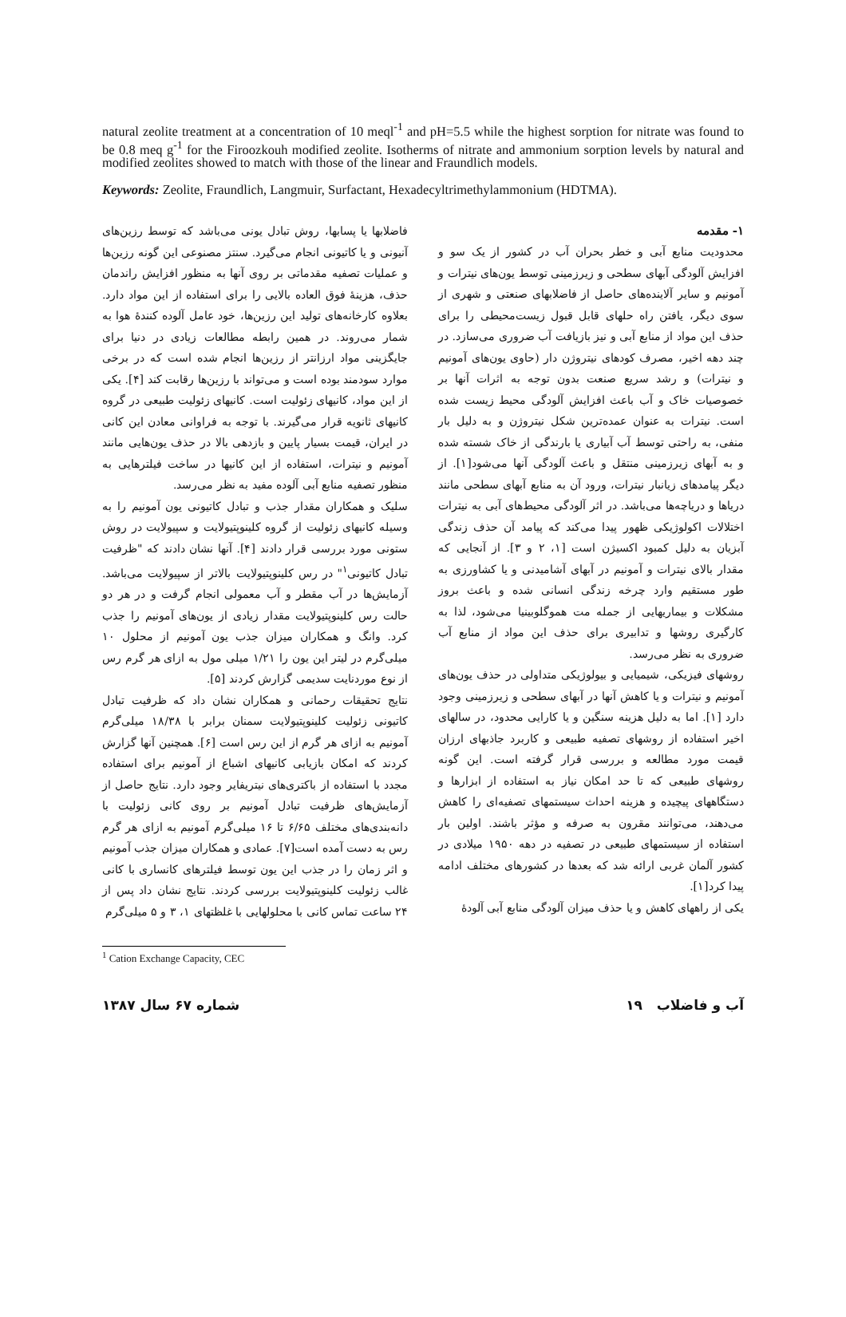natural zeolite treatment at a concentration of 10 meql<sup>-1</sup> and pH=5.5 while the highest sorption for nitrate was found to be 0.8 meq g<sup>-1</sup> for the Firoozkouh modified zeolite. Isotherms of nitrate and ammonium sorption levels by natural and modified zeolites showed to match with those of the linear and Fraundlich models.
Keywords: Zeolite, Fraundlich, Langmuir, Surfactant, Hexadecyltrimethylammonium (HDTMA).
۱- مقدمه
محدودیت منابع آبی و خطر بحران آب در کشور از یک سو و افزایش آلودگی آبهای سطحی و زیرزمینی توسط یون‌های نیترات و آمونیم و سایر آلاینده‌های حاصل از فاضلابهای صنعتی و شهری از سوی دیگر، یافتن راه حلهای قابل قبول زیست‌محیطی را برای حذف این مواد از منابع آبی و نیز بازیافت آب ضروری می‌سازد. در چند دهه اخیر، مصرف کودهای نیتروژن دار (حاوی یون‌های آمونیم و نیترات) و رشد سریع صنعت بدون توجه به اثرات آنها بر خصوصیات خاک و آب باعث افزایش آلودگی محیط زیست شده است. نیترات به عنوان عمده‌ترین شکل نیتروژن و به دلیل بار منفی، به راحتی توسط آب آبیاری یا بارندگی از خاک شسته شده و به آبهای زیرزمینی منتقل و باعث آلودگی آنها می‌شود[۱]. از دیگر پیامدهای زیانبار نیترات، ورود آن به منابع آبهای سطحی مانند دریاها و دریاچه‌ها می‌باشد. در اثر آلودگی محیط‌های آبی به نیترات اختلالات اکولوژیکی ظهور پیدا می‌کند که پیامد آن حذف زندگی آبزیان به دلیل کمبود اکسیژن است [۱، ۲ و ۳]. از آنجایی که مقدار بالای نیترات و آمونیم در آبهای آشامیدنی و یا کشاورزی به طور مستقیم وارد چرخه زندگی انسانی شده و باعث بروز مشکلات و بیماریهایی از جمله مت هموگلوبینیا می‌شود، لذا به کارگیری روشها و تدابیری برای حذف این مواد از منابع آب ضروری به نظر می‌رسد.
روشهای فیزیکی، شیمیایی و بیولوژیکی متداولی در حذف یون‌های آمونیم و نیترات و یا کاهش آنها در آبهای سطحی و زیرزمینی وجود دارد [۱]. اما به دلیل هزینه سنگین و یا کارایی محدود، در سالهای اخیر استفاده از روشهای تصفیه طبیعی و کاربرد جاذبهای ارزان قیمت مورد مطالعه و بررسی قرار گرفته است. این گونه روشهای طبیعی که تا حد امکان نیاز به استفاده از ابزارها و دستگاههای پیچیده و هزینه احداث سیستمهای تصفیه‌ای را کاهش می‌دهند، می‌توانند مقرون به صرفه و مؤثر باشند. اولین بار استفاده از سیستمهای طبیعی در تصفیه در دهه ۱۹۵۰ میلادی در کشور آلمان غربی ارائه شد که بعدها در کشورهای مختلف ادامه پیدا کرد[۱].
یکی از راههای کاهش و یا حذف میزان آلودگی منابع آبی آلودهٔ
فاضلابها یا پسابها، روش تبادل یونی می‌باشد که توسط رزین‌های آنیونی و یا کاتیونی انجام می‌گیرد. سنتز مصنوعی این گونه رزین‌ها و عملیات تصفیه مقدماتی بر روی آنها به منظور افزایش راندمان حذف، هزینهٔ فوق العاده بالایی را برای استفاده از این مواد دارد. بعلاوه کارخانه‌های تولید این رزین‌ها، خود عامل آلوده کنندهٔ هوا به شمار می‌روند. در همین رابطه مطالعات زیادی در دنیا برای جایگزینی مواد ارزانتر از رزین‌ها انجام شده است که در برخی موارد سودمند بوده است و می‌تواند با رزین‌ها رقابت کند [۴]. یکی از این مواد، کانیهای زئولیت است. کانیهای زئولیت طبیعی در گروه کانیهای ثانویه قرار می‌گیرند. با توجه به فراوانی معادن این کانی در ایران، قیمت بسیار پایین و بازدهی بالا در حذف یون‌هایی مانند آمونیم و نیترات، استفاده از این کانیها در ساخت فیلترهایی به منظور تصفیه منابع آبی آلوده مفید به نظر می‌رسد.
سلیک و همکاران مقدار جذب و تبادل کاتیونی یون آمونیم را به وسیله کانیهای زئولیت از گروه کلینوپتیولایت و سپیولایت در روش ستونی مورد بررسی قرار دادند [۴]. آنها نشان دادند که "ظرفیت تبادل کاتیونی<sup>۱</sup>" در رس کلینوپتیولایت بالاتر از سپیولایت می‌باشد. آزمایش‌ها در آب مقطر و آب معمولی انجام گرفت و در هر دو حالت رس کلینوپتیولایت مقدار زیادی از یون‌های آمونیم را جذب کرد. وانگ و همکاران میزان جذب یون آمونیم از محلول ۱۰ میلی‌گرم در لیتر این یون را ۱/۲۱ میلی مول به ازای هر گرم رس از نوع موردنایت سدیمی گزارش کردند [۵].
نتایج تحقیقات رحمانی و همکاران نشان داد که ظرفیت تبادل کاتیونی زئولیت کلینوپتیولایت سمنان برابر با ۱۸/۳۸ میلی‌گرم آمونیم به ازای هر گرم از این رس است [۶]. همچنین آنها گزارش کردند که امکان بازیابی کانیهای اشباع از آمونیم برای استفاده مجدد با استفاده از باکتری‌های نیتریفایر وجود دارد. نتایج حاصل از آزمایش‌های ظرفیت تبادل آمونیم بر روی کانی زئولیت با دانه‌بندی‌های مختلف ۶/۶۵ تا ۱۶ میلی‌گرم آمونیم به ازای هر گرم رس به دست آمده است[۷]. عمادی و همکاران میزان جذب آمونیم و اثر زمان را در جذب این یون توسط فیلترهای کانساری با کانی غالب زئولیت کلینوپتیولایت بررسی کردند. نتایج نشان داد پس از ۲۴ ساعت تماس کانی با محلولهایی با غلظتهای ۱، ۳ و ۵ میلی‌گرم
<sup>1</sup> Cation Exchange Capacity, CEC
شماره ۶۷ سال ۱۳۸۷ آب و فاضلاب ۱۹